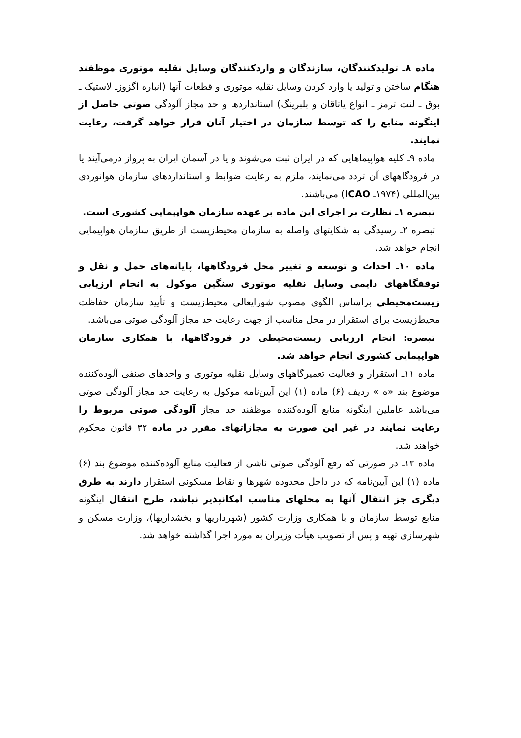ماده ۸ـ تولیدکنندگان، سازندگان و واردکنندگان وسایل نقلیه موتوری موظفند هنگام ساختن و تولید یا وارد کردن وسایل نقلیه موتوری و قطعات آنها (انباره اگزوزـ لاستیک ـ بوق ـ لنت ترمز ـ انواع یاتاقان و بلبرینگ) استانداردها و حد مجاز آلودگی صوتی حاصل از اینگونه منابع را که توسط سازمان در اختیار آنان قرار خواهد گرفت، رعایت نمایند.
ماده ۹ـ کلیه هواپیماهایی که در ایران ثبت می‌شوند و یا در آسمان ایران به پرواز درمی‌آیند یا در فرودگاههای آن تردد می‌نمایند، ملزم به رعایت ضوابط و استانداردهای سازمان هوانوردی بین‌المللی (۱۹۷۴ـ ICAO) می‌باشند.
تبصره ۱ـ نظارت بر اجرای این ماده بر عهده سازمان هواپیمایی کشوری است.
تبصره ۲ـ رسیدگی به شکایتهای واصله به سازمان محیط‌زیست از طریق سازمان هواپیمایی انجام خواهد شد.
ماده ۱۰ـ احداث و توسعه و تغییر محل فرودگاهها، پایانه‌های حمل و نقل و توقفگاههای دایمی وسایل نقلیه موتوری سنگین موکول به انجام ارزیابی زیست‌محیطی براساس الگوی مصوب شورایعالی محیط‌زیست و تأیید سازمان حفاظت محیط‌زیست برای استقرار در محل مناسب از جهت رعایت حد مجاز آلودگی صوتی می‌باشد.
تبصره: انجام ارزیابی زیست‌محیطی در فرودگاهها، با همکاری سازمان هواپیمایی کشوری انجام خواهد شد.
ماده ۱۱ـ استقرار و فعالیت تعمیرگاههای وسایل نقلیه موتوری و واحدهای صنفی آلوده‌کننده موضوع بند «ه » ردیف (۶) ماده (۱) این آیین‌نامه موکول به رعایت حد مجاز آلودگی صوتی می‌باشد عاملین اینگونه منابع آلوده‌کننده موظفند حد مجاز آلودگی صوتی مربوط را رعایت نمایند در غیر این صورت به مجازاتهای مقرر در ماده ۳۲ قانون محکوم خواهند شد.
ماده ۱۲ـ در صورتی که رفع آلودگی صوتی ناشی از فعالیت منابع آلوده‌کننده موضوع بند (۶) ماده (۱) این آیین‌نامه که در داخل محدوده شهرها و نقاط مسکونی استقرار دارند به طرق دیگری جز انتقال آنها به محلهای مناسب امکانپذیر نباشد، طرح انتقال اینگونه منابع توسط سازمان و با همکاری وزارت کشور (شهرداریها و بخشداریها)، وزارت مسکن و شهرسازی تهیه و پس از تصویب هیأت وزیران به مورد اجرا گذاشته خواهد شد.